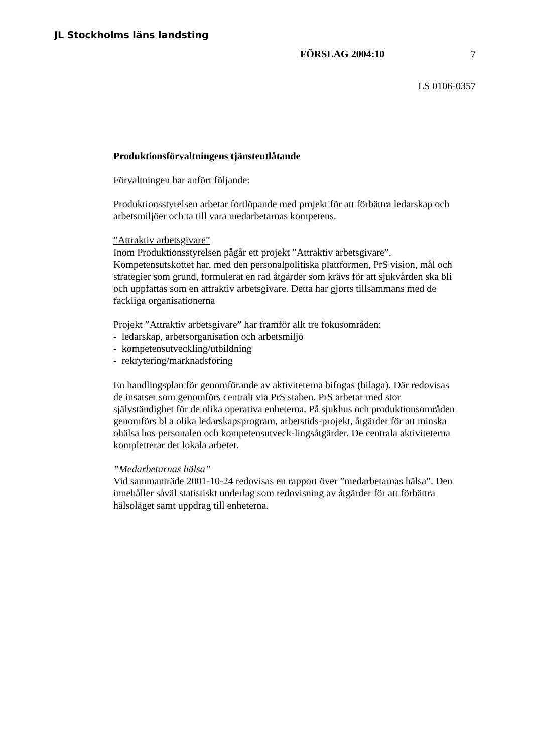JL Stockholms läns landsting
FÖRSLAG 2004:10 7
LS 0106-0357
Produktionsförvaltningens tjänsteutlåtande
Förvaltningen har anfört följande:
Produktionsstyrelsen arbetar fortlöpande med projekt för att förbättra ledarskap och arbetsmiljöer och ta till vara medarbetarnas kompetens.
”Attraktiv arbetsgivare”
Inom Produktionsstyrelsen pågår ett projekt ”Attraktiv arbetsgivare”. Kompetensutskottet har, med den personalpolitiska plattformen, PrS vision, mål och strategier som grund, formulerat en rad åtgärder som krävs för att sjukvården ska bli och uppfattas som en attraktiv arbetsgivare. Detta har gjorts tillsammans med de fackliga organisationerna
Projekt ”Attraktiv arbetsgivare” har framför allt tre fokusområden:
- ledarskap, arbetsorganisation och arbetsmiljö
- kompetensutveckling/utbildning
- rekrytering/marknadsföring
En handlingsplan för genomförande av aktiviteterna bifogas (bilaga). Där redovisas de insatser som genomförs centralt via PrS staben. PrS arbetar med stor självständighet för de olika operativa enheterna. På sjukhus och produktionsområden genomförs bl a olika ledarskapsprogram, arbetstids-projekt, åtgärder för att minska ohälsa hos personalen och kompetensutveck-lingsåtgärder. De centrala aktiviteterna kompletterar det lokala arbetet.
”Medarbetarnas hälsa”
Vid sammanträde 2001-10-24 redovisas en rapport över ”medarbetarnas hälsa”. Den innehåller såväl statistiskt underlag som redovisning av åtgärder för att förbättra hälsoläget samt uppdrag till enheterna.